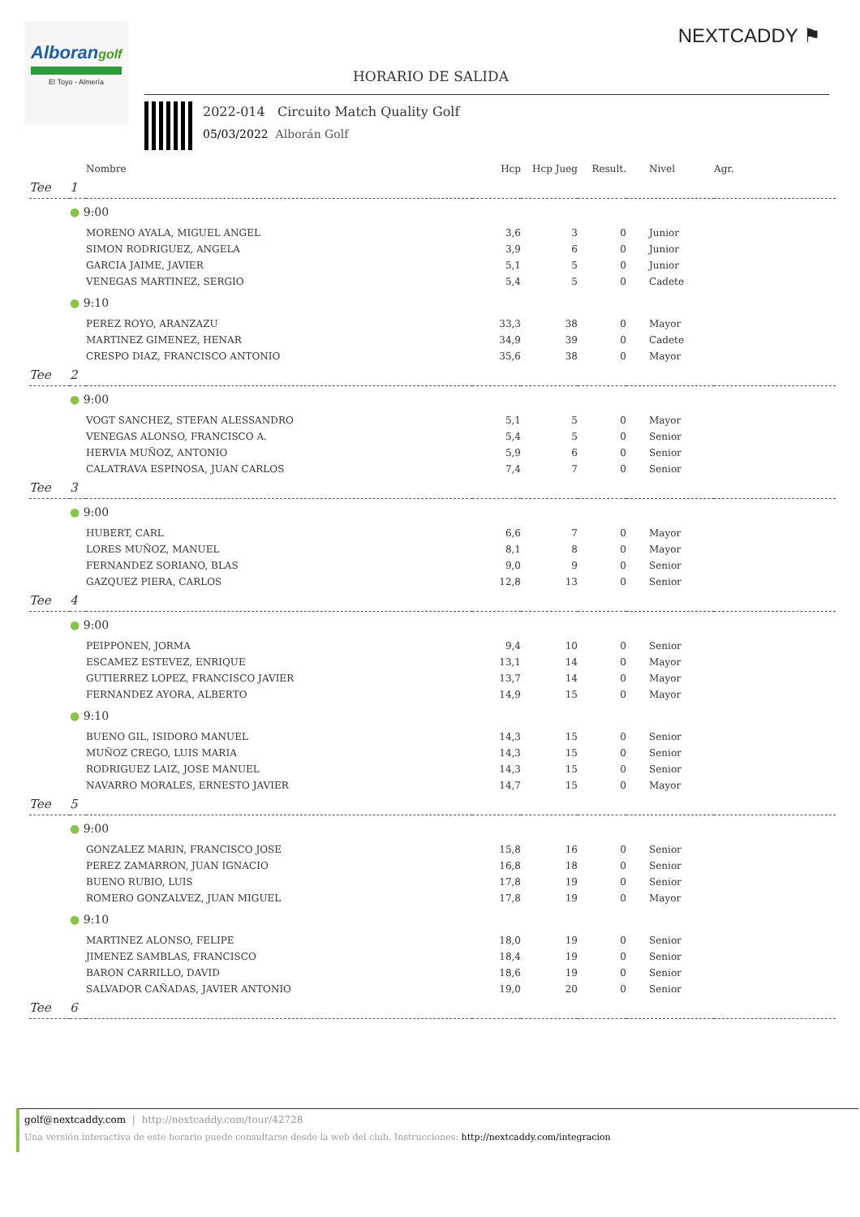Alborangolf
El Toyo - Almería
NEXTCADDY ⚑
HORARIO DE SALIDA
2022-014 Circuito Match Quality Golf
05/03/2022 Alborán Golf
| | | Nombre | Hcp | Hcp Jueg | Result. | Nivel | Agr. |
| --- | --- | --- | --- | --- | --- | --- | --- |
| Tee | 1 | | | | | | |
| | ● 9:00 | | | | | | |
| | | MORENO AYALA, MIGUEL ANGEL | 3,6 | 3 | 0 | Junior | |
| | | SIMON RODRIGUEZ, ANGELA | 3,9 | 6 | 0 | Junior | |
| | | GARCIA JAIME, JAVIER | 5,1 | 5 | 0 | Junior | |
| | | VENEGAS MARTINEZ, SERGIO | 5,4 | 5 | 0 | Cadete | |
| | ● 9:10 | | | | | | |
| | | PEREZ ROYO, ARANZAZU | 33,3 | 38 | 0 | Mayor | |
| | | MARTINEZ GIMENEZ, HENAR | 34,9 | 39 | 0 | Cadete | |
| | | CRESPO DIAZ, FRANCISCO ANTONIO | 35,6 | 38 | 0 | Mayor | |
| Tee | 2 | | | | | | |
| | ● 9:00 | | | | | | |
| | | VOGT SANCHEZ, STEFAN ALESSANDRO | 5,1 | 5 | 0 | Mayor | |
| | | VENEGAS ALONSO, FRANCISCO A. | 5,4 | 5 | 0 | Senior | |
| | | HERVIA MUÑOZ, ANTONIO | 5,9 | 6 | 0 | Senior | |
| | | CALATRAVA ESPINOSA, JUAN CARLOS | 7,4 | 7 | 0 | Senior | |
| Tee | 3 | | | | | | |
| | ● 9:00 | | | | | | |
| | | HUBERT, CARL | 6,6 | 7 | 0 | Mayor | |
| | | LORES MUÑOZ, MANUEL | 8,1 | 8 | 0 | Mayor | |
| | | FERNANDEZ SORIANO, BLAS | 9,0 | 9 | 0 | Senior | |
| | | GAZQUEZ PIERA, CARLOS | 12,8 | 13 | 0 | Senior | |
| Tee | 4 | | | | | | |
| | ● 9:00 | | | | | | |
| | | PEIPPONEN, JORMA | 9,4 | 10 | 0 | Senior | |
| | | ESCAMEZ ESTEVEZ, ENRIQUE | 13,1 | 14 | 0 | Mayor | |
| | | GUTIERREZ LOPEZ, FRANCISCO JAVIER | 13,7 | 14 | 0 | Mayor | |
| | | FERNANDEZ AYORA, ALBERTO | 14,9 | 15 | 0 | Mayor | |
| | ● 9:10 | | | | | | |
| | | BUENO GIL, ISIDORO MANUEL | 14,3 | 15 | 0 | Senior | |
| | | MUÑOZ CREGO, LUIS MARIA | 14,3 | 15 | 0 | Senior | |
| | | RODRIGUEZ LAIZ, JOSE MANUEL | 14,3 | 15 | 0 | Senior | |
| | | NAVARRO MORALES, ERNESTO JAVIER | 14,7 | 15 | 0 | Mayor | |
| Tee | 5 | | | | | | |
| | ● 9:00 | | | | | | |
| | | GONZALEZ MARIN, FRANCISCO JOSE | 15,8 | 16 | 0 | Senior | |
| | | PEREZ ZAMARRON, JUAN IGNACIO | 16,8 | 18 | 0 | Senior | |
| | | BUENO RUBIO, LUIS | 17,8 | 19 | 0 | Senior | |
| | | ROMERO GONZALVEZ, JUAN MIGUEL | 17,8 | 19 | 0 | Mayor | |
| | ● 9:10 | | | | | | |
| | | MARTINEZ ALONSO, FELIPE | 18,0 | 19 | 0 | Senior | |
| | | JIMENEZ SAMBLAS, FRANCISCO | 18,4 | 19 | 0 | Senior | |
| | | BARON CARRILLO, DAVID | 18,6 | 19 | 0 | Senior | |
| | | SALVADOR CAÑADAS, JAVIER ANTONIO | 19,0 | 20 | 0 | Senior | |
| Tee | 6 | | | | | | |
golf@nextcaddy.com | http://nextcaddy.com/tour/42728
Una versión interactiva de este horario puede consultarse desde la web del club. Instrucciones: http://nextcaddy.com/integracion